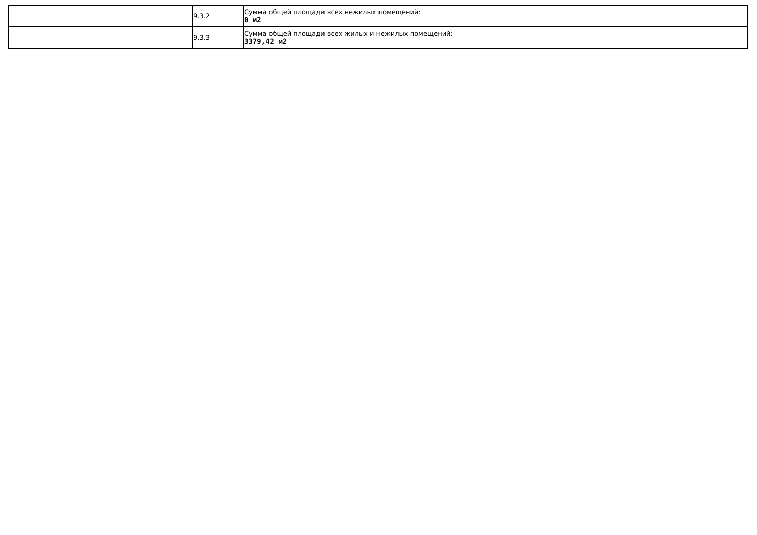| | 9.3.2 | Сумма общей площади всех нежилых помещений: 0 м2 |
| | 9.3.3 | Сумма общей площади всех жилых и нежилых помещений: 3379,42 м2 |